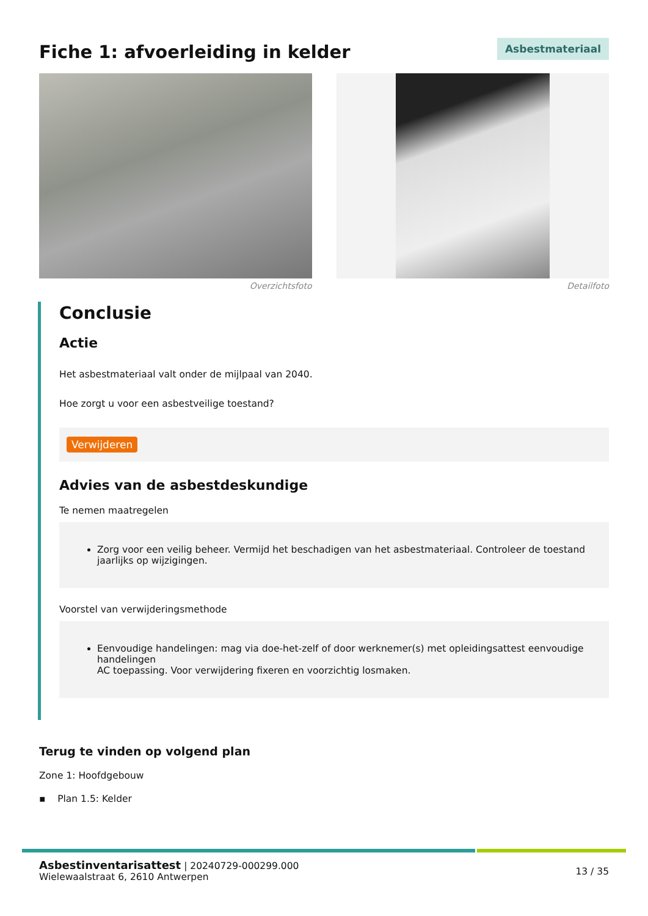Fiche 1: afvoerleiding in kelder
Asbestmateriaal
Overzichtsfoto Detailfoto
Conclusie
Actie
Het asbestmateriaal valt onder de mijlpaal van 2040.
Hoe zorgt u voor een asbestveilige toestand?
Verwijderen
Advies van de asbestdeskundige
Te nemen maatregelen
Zorg voor een veilig beheer. Vermijd het beschadigen van het asbestmateriaal. Controleer de toestand jaarlijks op wijzigingen.
Voorstel van verwijderingsmethode
Eenvoudige handelingen: mag via doe-het-zelf of door werknemer(s) met opleidingsattest eenvoudige handelingen
AC toepassing. Voor verwijdering fixeren en voorzichtig losmaken.
Terug te vinden op volgend plan
Zone 1: Hoofdgebouw
▪ Plan 1.5: Kelder
Asbestinventarisattest | 20240729-000299.000
Wielewaalstraat 6, 2610 Antwerpen
13 / 35